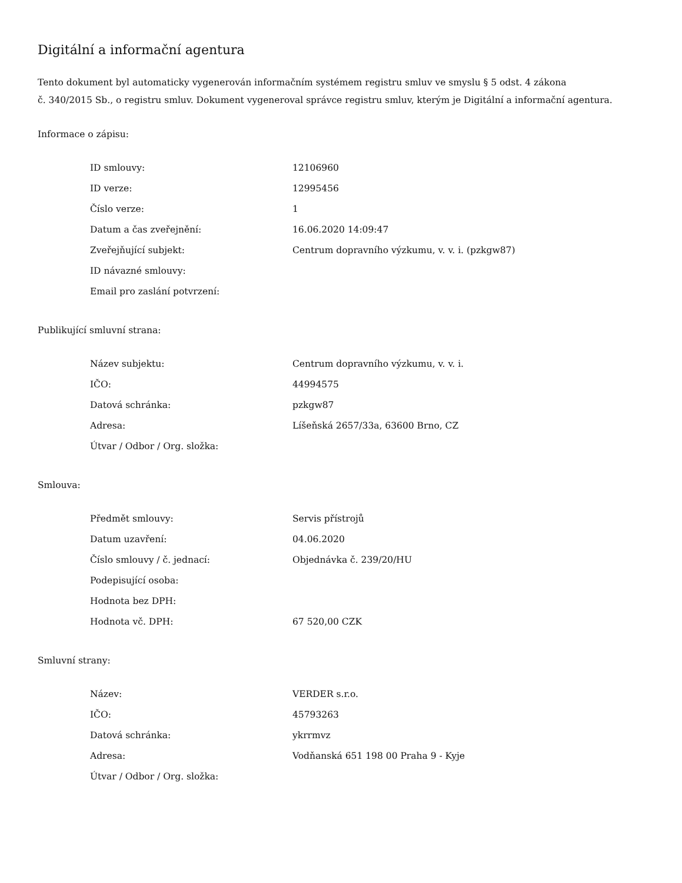Digitální a informační agentura
Tento dokument byl automaticky vygenerován informačním systémem registru smluv ve smyslu § 5 odst. 4 zákona
č. 340/2015 Sb., o registru smluv. Dokument vygeneroval správce registru smluv, kterým je Digitální a informační agentura.
Informace o zápisu:
| ID smlouvy: | 12106960 |
| ID verze: | 12995456 |
| Číslo verze: | 1 |
| Datum a čas zveřejnění: | 16.06.2020 14:09:47 |
| Zveřejňující subjekt: | Centrum dopravního výzkumu, v. v. i. (pzkgw87) |
| ID návazné smlouvy: | |
| Email pro zaslání potvrzení: | |
Publikující smluvní strana:
| Název subjektu: | Centrum dopravního výzkumu, v. v. i. |
| IČO: | 44994575 |
| Datová schránka: | pzkgw87 |
| Adresa: | Líšeňská 2657/33a, 63600 Brno, CZ |
| Útvar / Odbor / Org. složka: | |
Smlouva:
| Předmět smlouvy: | Servis přístrojů |
| Datum uzavření: | 04.06.2020 |
| Číslo smlouvy / č. jednací: | Objednávka č. 239/20/HU |
| Podepisující osoba: | |
| Hodnota bez DPH: | |
| Hodnota vč. DPH: | 67 520,00 CZK |
Smluvní strany:
| Název: | VERDER s.r.o. |
| IČO: | 45793263 |
| Datová schránka: | ykrrmvz |
| Adresa: | Vodňanská 651 198 00 Praha 9 - Kyje |
| Útvar / Odbor / Org. složka: | |